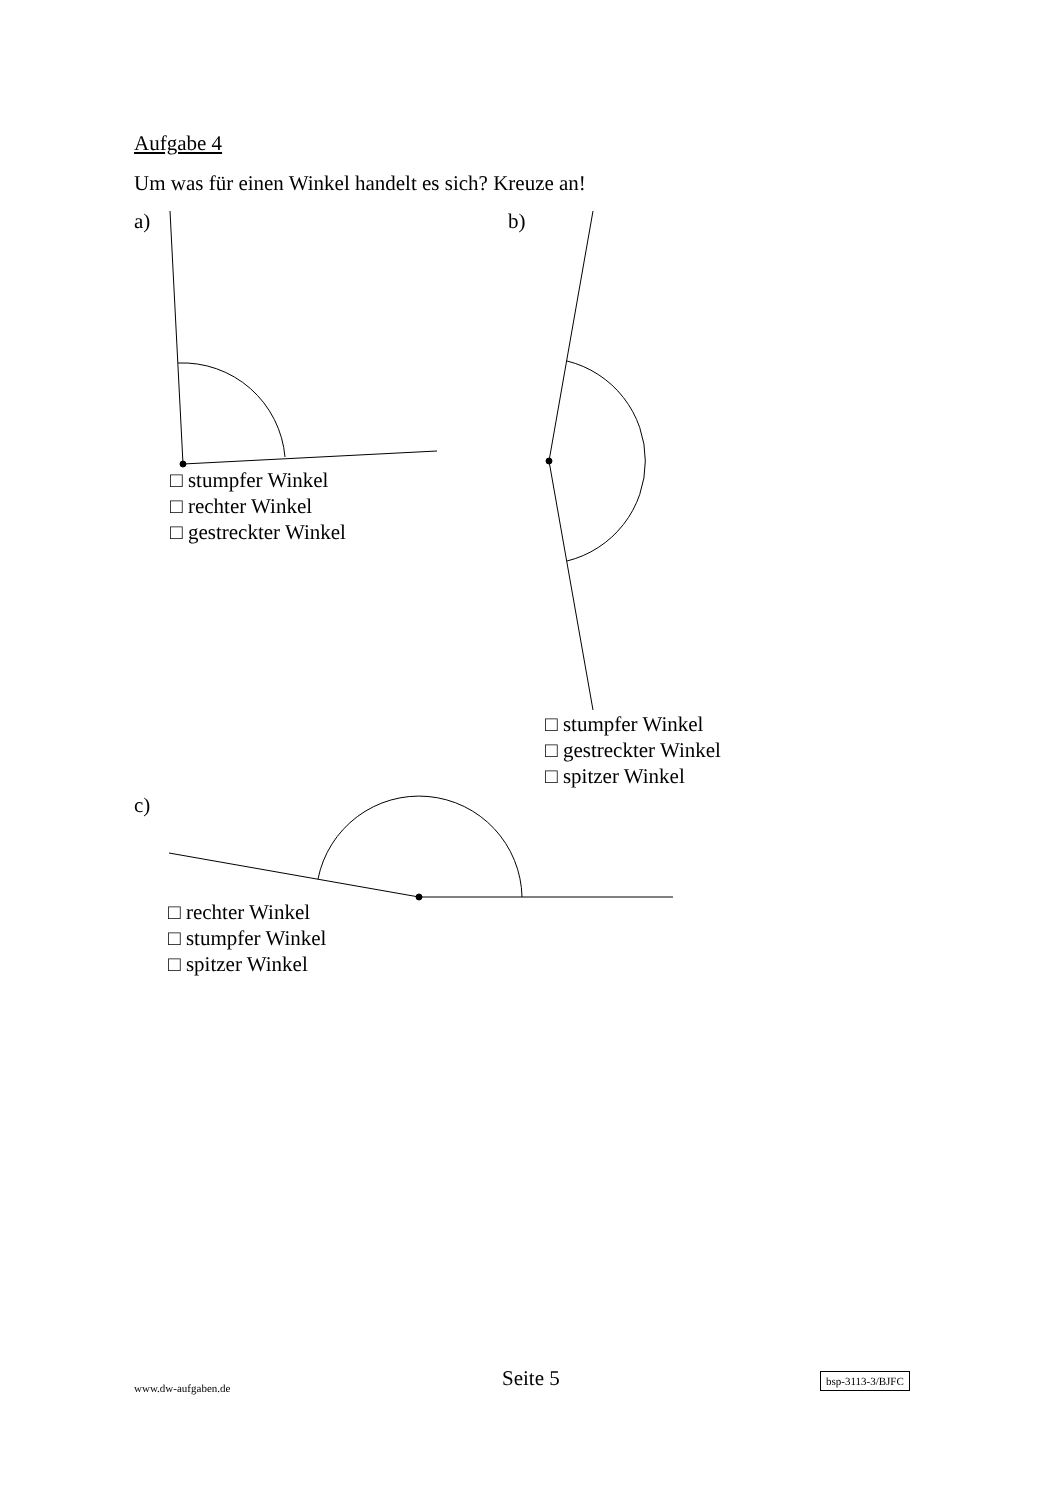Aufgabe 4
Um was für einen Winkel handelt es sich? Kreuze an!
a) b)
□ stumpfer Winkel
□ rechter Winkel
□ gestreckter Winkel
□ stumpfer Winkel
□ gestreckter Winkel
□ spitzer Winkel
c)
□ rechter Winkel
□ stumpfer Winkel
□ spitzer Winkel
www.dw-aufgaben.de Seite 5 bsp-3113-3/BJFC